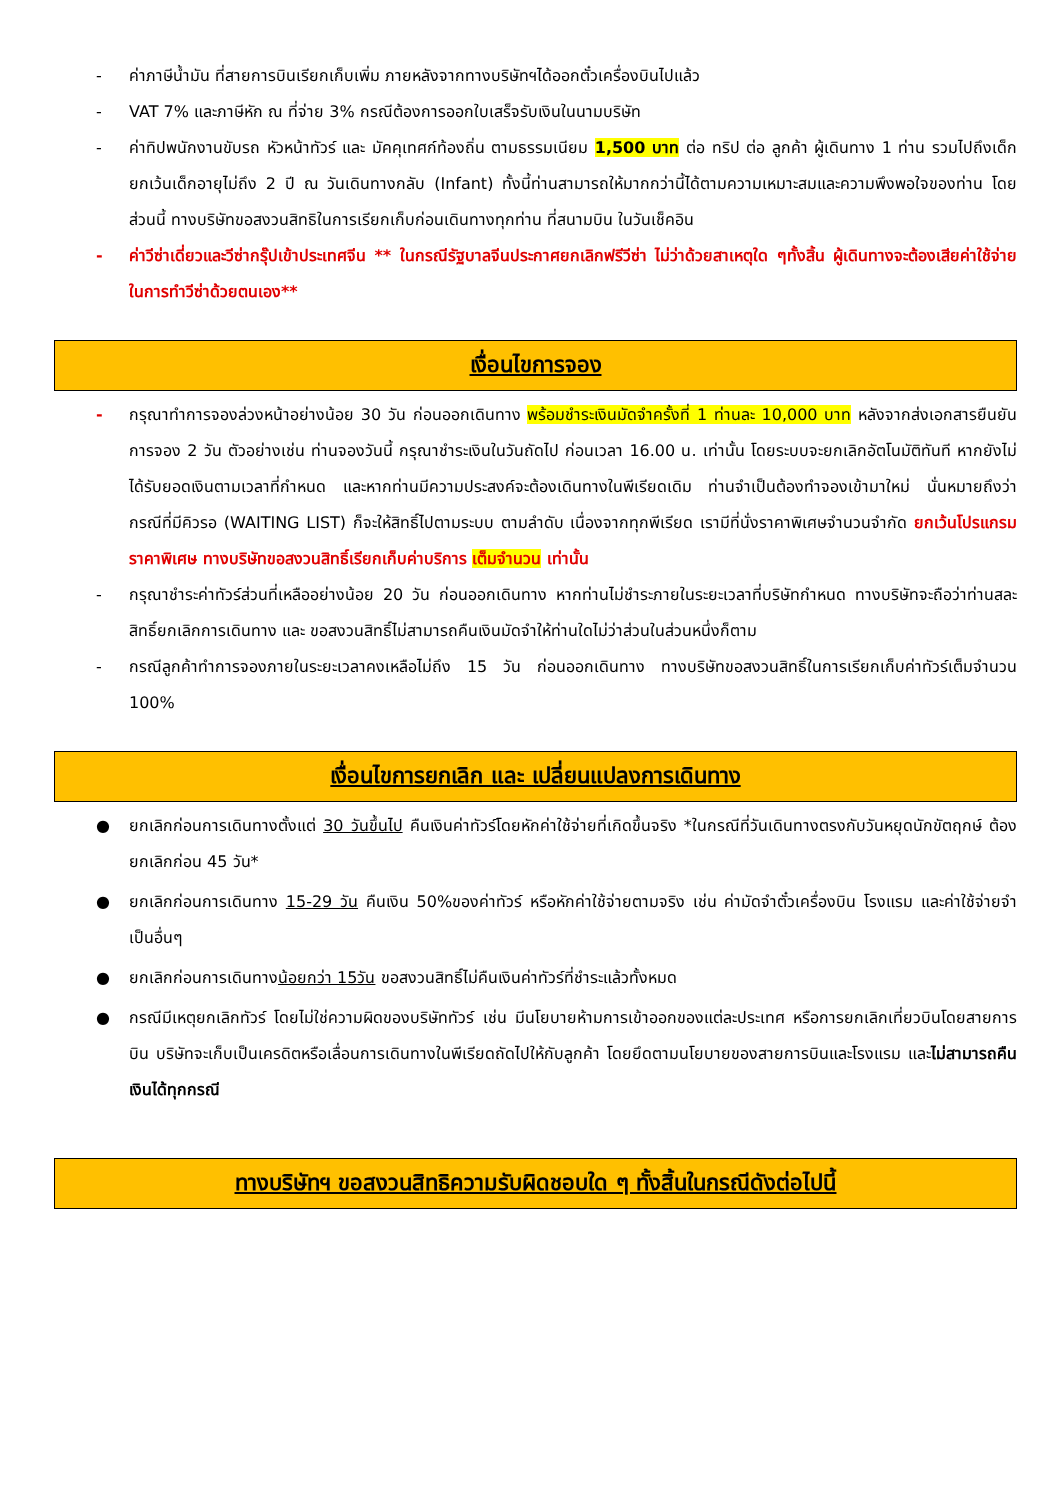- ค่าภาษีน้ำมัน ที่สายการบินเรียกเก็บเพิ่ม ภายหลังจากทางบริษัทฯได้ออกตั๋วเครื่องบินไปแล้ว
- VAT 7% และภาษีหัก ณ ที่จ่าย 3% กรณีต้องการออกใบเสร็จรับเงินในนามบริษัท
- ค่าทิปพนักงานขับรถ หัวหน้าทัวร์ และ มัคคุเทศก์ท้องถิ่น ตามธรรมเนียม 1,500 บาท ต่อ ทริป ต่อ ลูกค้า ผู้เดินทาง 1 ท่าน รวมไปถึงเด็ก ยกเว้นเด็กอายุไม่ถึง 2 ปี ณ วันเดินทางกลับ (Infant) ทั้งนี้ท่านสามารถให้มากกว่านี้ได้ตามความเหมาะสมและความพึงพอใจของท่าน โดยส่วนนี้ ทางบริษัทขอสงวนสิทธิในการเรียกเก็บก่อนเดินทางทุกท่าน ที่สนามบิน ในวันเช็คอิน
- ค่าวีซ่าเดี่ยวและวีซ่ากรุ๊ปเข้าประเทศจีน ** ในกรณีรัฐบาลจีนประกาศยกเลิกฟรีวีซ่า ไม่ว่าด้วยสาเหตุใด ๆทั้งสิ้น ผู้เดินทางจะต้องเสียค่าใช้จ่ายในการทำวีซ่าด้วยตนเอง**
เงื่อนไขการจอง
- กรุณาทำการจองล่วงหน้าอย่างน้อย 30 วัน ก่อนออกเดินทาง พร้อมชำระเงินมัดจำครั้งที่ 1 ท่านละ 10,000 บาท หลังจากส่งเอกสารยืนยันการจอง 2 วัน ตัวอย่างเช่น ท่านจองวันนี้ กรุณาชำระเงินในวันถัดไป ก่อนเวลา 16.00 น. เท่านั้น โดยระบบจะยกเลิกอัตโนมัติทันที หากยังไม่ได้รับยอดเงินตามเวลาที่กำหนด และหากท่านมีความประสงค์จะต้องเดินทางในพีเรียดเดิม ท่านจำเป็นต้องทำจองเข้ามาใหม่ นั่นหมายถึงว่า กรณีที่มีคิวรอ (WAITING LIST) ก็จะให้สิทธิ์ไปตามระบบ ตามลำดับ เนื่องจากทุกพีเรียด เรามีที่นั่งราคาพิเศษจำนวนจำกัด ยกเว้นโปรแกรมราคาพิเศษ ทางบริษัทขอสงวนสิทธิ์เรียกเก็บค่าบริการ เต็มจำนวน เท่านั้น
- กรุณาชำระค่าทัวร์ส่วนที่เหลืออย่างน้อย 20 วัน ก่อนออกเดินทาง หากท่านไม่ชำระภายในระยะเวลาที่บริษัทกำหนด ทางบริษัทจะถือว่าท่านสละสิทธิ์ยกเลิกการเดินทาง และ ขอสงวนสิทธิ์ไม่สามารถคืนเงินมัดจำให้ท่านใดไม่ว่าส่วนในส่วนหนึ่งก็ตาม
- กรณีลูกค้าทำการจองภายในระยะเวลาคงเหลือไม่ถึง 15 วัน ก่อนออกเดินทาง ทางบริษัทขอสงวนสิทธิ์ในการเรียกเก็บค่าทัวร์เต็มจำนวน 100%
เงื่อนไขการยกเลิก และ เปลี่ยนแปลงการเดินทาง
● ยกเลิกก่อนการเดินทางตั้งแต่ 30 วันขึ้นไป คืนเงินค่าทัวร์โดยหักค่าใช้จ่ายที่เกิดขึ้นจริง *ในกรณีที่วันเดินทางตรงกับวันหยุดนักขัตฤกษ์ ต้องยกเลิกก่อน 45 วัน*
● ยกเลิกก่อนการเดินทาง 15-29 วัน คืนเงิน 50%ของค่าทัวร์ หรือหักค่าใช้จ่ายตามจริง เช่น ค่ามัดจำตั๋วเครื่องบิน โรงแรม และค่าใช้จ่ายจำเป็นอื่นๆ
● ยกเลิกก่อนการเดินทางน้อยกว่า 15วัน ขอสงวนสิทธิ์ไม่คืนเงินค่าทัวร์ที่ชำระแล้วทั้งหมด
● กรณีมีเหตุยกเลิกทัวร์ โดยไม่ใช่ความผิดของบริษัททัวร์ เช่น มีนโยบายห้ามการเข้าออกของแต่ละประเทศ หรือการยกเลิกเที่ยวบินโดยสายการบิน บริษัทจะเก็บเป็นเครดิตหรือเลื่อนการเดินทางในพีเรียดถัดไปให้กับลูกค้า โดยยึดตามนโยบายของสายการบินและโรงแรม และไม่สามารถคืนเงินได้ทุกกรณี
ทางบริษัทฯ ขอสงวนสิทธิความรับผิดชอบใด ๆ ทั้งสิ้นในกรณีดังต่อไปนี้